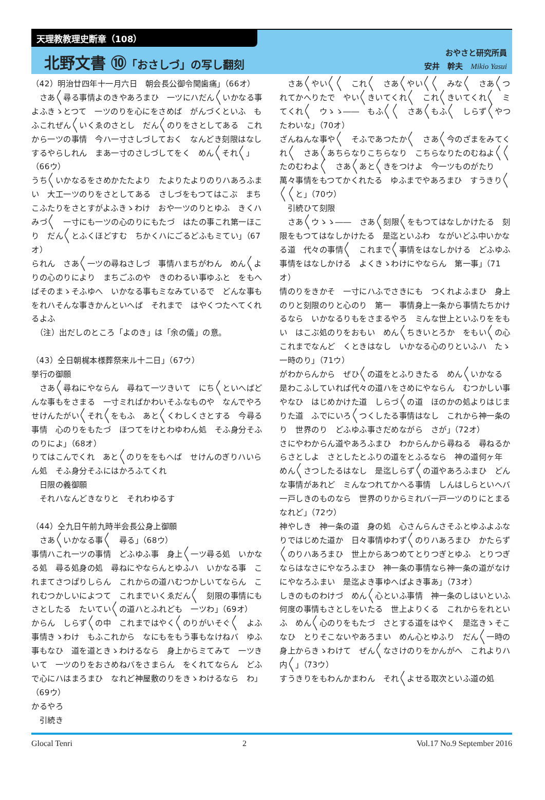天理教教理史断章（108）
北野文書 ⑩「おさしづ」の写し翻刻
おやさと研究所員
安井　幹夫　Mikio Yasui
（42）明治廿四年十一月六日　朝会長公御令聞歯痛」（66オ）
　さあ〳〵尋る事情よのきやあろまひ　一ツにハだん〳〵いかなる事　よふきゝとつて　一ツのりを心にをさめば　がんづくといふ　もふこれぜん〳〵いくゑのさとし　だん〳〵のりをさとしてある　これから一ツの事情　今ハ一寸さしづしておく　なんどき刻限はなしするやらしれん　まあ一寸のさしづしてをく　めん〳〵それ〳〵」（66ウ）
うち〳〵いかなるをさめかたたより　たよりたよりのりハあろふまい　大工一ツのりをさとしてある　さしづをもつてはこぶ　まちこふたりをさとすがよふきゝわけ　おや一ツのりとゆふ　きくハみづ〳〵　一寸にも一ツの心のりにもたづ　はたの事これ第一ほこり　だん〳〵とふくほどすむ　ちかくハにごるどふもミてい」（67オ）
られん　さあ〳〵一ツの尋ねさしづ　事情ハまちがわん　めん〳〵よりの心のりにより　まちごふのや　きのわるい事ゆふと　をもへばそのまゝそふゆへ　いかなる事もミなみているで　どんな事も　をれハそんな事きかんといへば　それまで　はやくつたへてくれるよふ
　（注）出だしのところ「よのき」は「余の儀」の意。
（43）仝日朝梶本様葬祭来ル十二日」（67ウ）
挙行の御願
　さあ〳〵尋ねにやならん　尋ねて一ツきいて　にち〳〵といへばどんな事もをさまる　一寸ミればかわいそふなものや　なんでやろ　せけんたがい〳〵それ〳〵をもふ　あと〳〵くわしくさとする　今尋る事情　心のりをもたづ　ほつてをけとわゆわん処　そふ身分そふのりによ」（68オ）
りてはこんでくれ　あと〳〵のりををもへば　せけんのぎりハいらん処　そふ身分そふにはかろふてくれ
　日限の義御願
　それハなんどきなりと　それわゆるす
（44）仝九日午前九時半会長公身上御願
　さあ〳〵いかなる事〳〵　尋る」（68ウ）
事情ハこれ一ツの事情　どふゆふ事　身上〳〵一ツ尋る処　いかなる処　尋る処身の処　尋ねにやならんとゆふハ　いかなる事　これまてさつぱりしらん　これからの道ハむつかしいてならん　これむつかしいによつて　これまでいくゑだん〳〵　刻限の事情にもさとしたる　たいてい〳〵の道ハとふれども　一ツわ」（69オ）
からん　しらず〳〵の中　これまではやく〳〵のりがいそぐ〳〵　よふ事情きゝわけ　もふこれから　なにもをもう事もなけねバ　ゆふ事もなひ　道を道ときゝわけるなら　身上からミてみて　一ツきいて　一ツのりをおさめねバをさまらん　をくれてならん　どふで心にハはまろまひ　なれど神屋敷のりをきゝわけるなら　わ」（69ウ）
かるやろ
　引続き
　さあ〳〵やい〳〵〳〵　これ〳〵　さあ〳〵やい〳〵〳〵　みな〳〵　さあ〳〵つれてかへりたで　やい〳〵きいてくれ〳〵　これ〳〵きいてくれ〳〵　ミてくれ〳〵　ウゝゝ――　もふ〳〵〳〵　さあ〳〵もふ〳〵　しらず〳〵やつたわいな」（70オ）
ざんねんな事や〳〵　そふであつたか〳〵　さあ〳〵今のざまをみてくれ〳〵　さあ〳〵あちらなりこちらなり　こちらなりたのむねよ〳〵〳〵　たのむわよ〳〵　さあ〳〵あと〳〵きをつけよ　今一ツものがたり　萬々事情をもつてかくれたる　ゆふまでやあろまひ　すうきり〳〵〳〵〳〵と」（70ウ）
　引続ひて刻限
　さあ〳〵ウゝゝ――　さあ〳〵刻限〳〵をもつてはなしかけたる　刻限をもつてはなしかけたる　是迄といふわ　ながいどふ中いかなる道　代々の事情〳〵　これまで〳〵事情をはなしかける　どふゆふ事情をはなしかける　よくきゝわけにやならん　第一事」（71オ）
情のりをきかそ　一寸にハふでさきにも　つくれよふまひ　身上のりと刻限のりと心のり　第一　事情身上一条から事情たちかけるなら　いかなるりもをさまるやろ　ミんな世上といふりををもい　はこぶ処のりをおもい　めん〳〵ちきいとろか　をもい〳〵の心　これまでなんど　くときはなし　いかなる心のりといふハ　たゝ一時のり」（71ウ）
がわからんから　ぜひ〳〵の道をとふりきたる　めん〳〵いかなる　是わこふしていれば代々の道ハをさめにやならん　むつかしい事やなひ　はじめかけた道　しらづ〳〵の道　ほのかの処よりはじまりた道　ふでにいろ〳〵つくしたる事情はなし　これから神一条のり　世界のり　どふゆふ事さだめながら　さが」（72オ）
さにやわからん道やあろふまひ　わからんから尋ねる　尋ねるからさとしよ　さとしたとふりの道をとふるなら　神の道何ヶ年　めん〳〵さつしたるはなし　是迄しらず〳〵の道やあろふまひ　どんな事情があれど　ミんなつれてかへる事情　しんはしらといへバ一戸しきのものなら　世界のりからミれバ一戸一ツのりにとまる　なれど」（72ウ）
神やしき　神一条の道　身の処　心さんらんさそふとゆふよふな　りではじめた道か　日々事情ゆわず〳〵のりハあろまひ　かたらず〳〵のりハあろまひ　世上からあつめてとりつぎとゆふ　とりつぎならはなさにやなろふまひ　神一条の事情なら神一条の道がなけにやなろふまい　是迄よき事ゆへばよき事あ」（73オ）
しきのものわけづ　めん〳〵心といふ事情　神一条のしはいといふ　何度の事情もさとしをいたる　世上よりくる　これからをれといふ　めん〳〵心のりをもたづ　さとする道をはやく　是迄きゝそこなひ　とりそこないやあろまい　めん心とゆふり　だん〳〵一時の身上からきゝわけて　ぜん〳〵なさけのりをかんがへ　これよりハ内〳〵」（73ウ）
すうきりをもわんかまわん　それ〳〵よせる取次といふ道の処
Glocal Tenri 2 Vol.17 No.9 September 2016